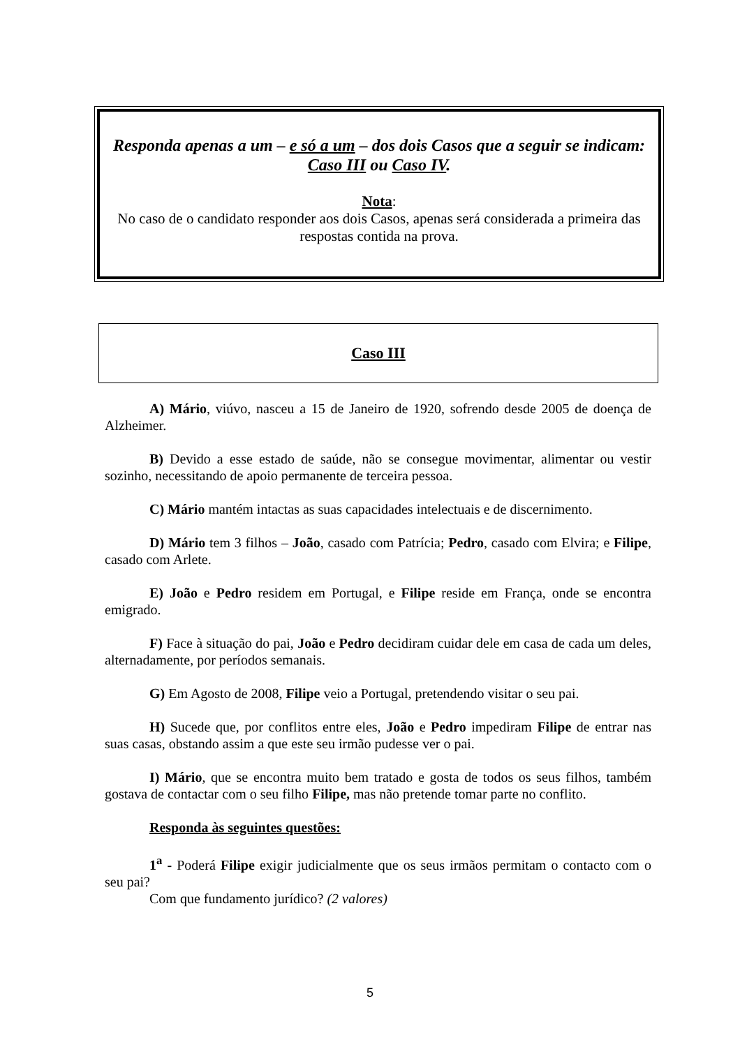Responda apenas a um – e só a um – dos dois Casos que a seguir se indicam:
Caso III ou Caso IV.
Nota:
No caso de o candidato responder aos dois Casos, apenas será considerada a primeira das respostas contida na prova.
Caso III
A) Mário, viúvo, nasceu a 15 de Janeiro de 1920, sofrendo desde 2005 de doença de Alzheimer.
B) Devido a esse estado de saúde, não se consegue movimentar, alimentar ou vestir sozinho, necessitando de apoio permanente de terceira pessoa.
C) Mário mantém intactas as suas capacidades intelectuais e de discernimento.
D) Mário tem 3 filhos – João, casado com Patrícia; Pedro, casado com Elvira; e Filipe, casado com Arlete.
E) João e Pedro residem em Portugal, e Filipe reside em França, onde se encontra emigrado.
F) Face à situação do pai, João e Pedro decidiram cuidar dele em casa de cada um deles, alternadamente, por períodos semanais.
G) Em Agosto de 2008, Filipe veio a Portugal, pretendendo visitar o seu pai.
H) Sucede que, por conflitos entre eles, João e Pedro impediram Filipe de entrar nas suas casas, obstando assim a que este seu irmão pudesse ver o pai.
I) Mário, que se encontra muito bem tratado e gosta de todos os seus filhos, também gostava de contactar com o seu filho Filipe, mas não pretende tomar parte no conflito.
Responda às seguintes questões:
1<sup>a</sup> - Poderá Filipe exigir judicialmente que os seus irmãos permitam o contacto com o seu pai?
Com que fundamento jurídico? (2 valores)
5